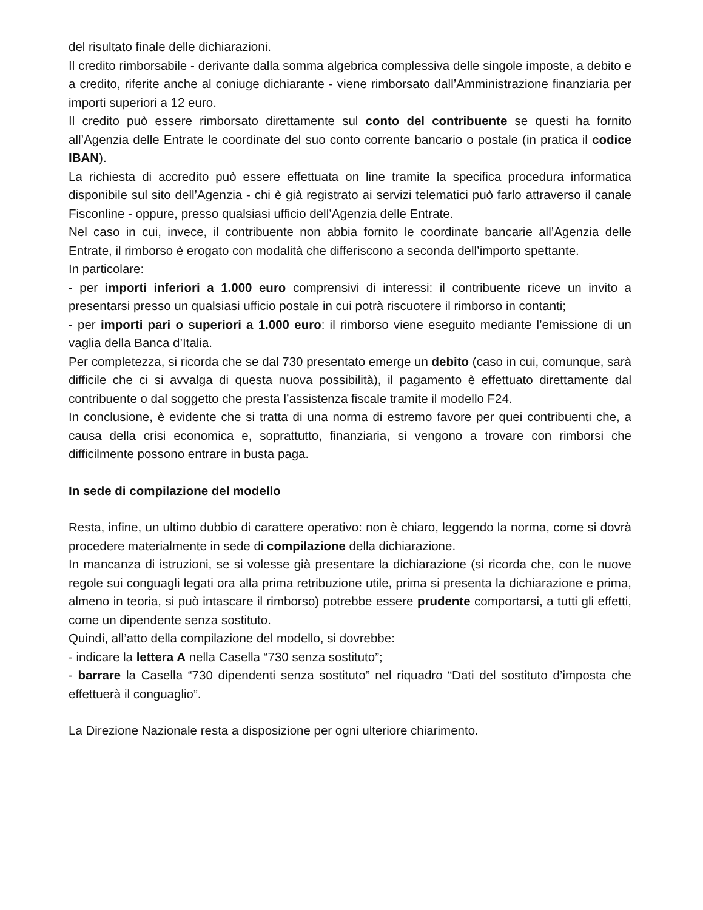del risultato finale delle dichiarazioni.
Il credito rimborsabile - derivante dalla somma algebrica complessiva delle singole imposte, a debito e a credito, riferite anche al coniuge dichiarante - viene rimborsato dall’Amministrazione finanziaria per importi superiori a 12 euro.
Il credito può essere rimborsato direttamente sul conto del contribuente se questi ha fornito all’Agenzia delle Entrate le coordinate del suo conto corrente bancario o postale (in pratica il codice IBAN).
La richiesta di accredito può essere effettuata on line tramite la specifica procedura informatica disponibile sul sito dell’Agenzia - chi è già registrato ai servizi telematici può farlo attraverso il canale Fisconline - oppure, presso qualsiasi ufficio dell’Agenzia delle Entrate.
Nel caso in cui, invece, il contribuente non abbia fornito le coordinate bancarie all’Agenzia delle Entrate, il rimborso è erogato con modalità che differiscono a seconda dell’importo spettante.
In particolare:
- per importi inferiori a 1.000 euro comprensivi di interessi: il contribuente riceve un invito a presentarsi presso un qualsiasi ufficio postale in cui potrà riscuotere il rimborso in contanti;
- per importi pari o superiori a 1.000 euro: il rimborso viene eseguito mediante l’emissione di un vaglia della Banca d’Italia.
Per completezza, si ricorda che se dal 730 presentato emerge un debito (caso in cui, comunque, sarà difficile che ci si avvalga di questa nuova possibilità), il pagamento è effettuato direttamente dal contribuente o dal soggetto che presta l’assistenza fiscale tramite il modello F24.
In conclusione, è evidente che si tratta di una norma di estremo favore per quei contribuenti che, a causa della crisi economica e, soprattutto, finanziaria, si vengono a trovare con rimborsi che difficilmente possono entrare in busta paga.
In sede di compilazione del modello
Resta, infine, un ultimo dubbio di carattere operativo: non è chiaro, leggendo la norma, come si dovrà procedere materialmente in sede di compilazione della dichiarazione.
In mancanza di istruzioni, se si volesse già presentare la dichiarazione (si ricorda che, con le nuove regole sui conguagli legati ora alla prima retribuzione utile, prima si presenta la dichiarazione e prima, almeno in teoria, si può intascare il rimborso) potrebbe essere prudente comportarsi, a tutti gli effetti, come un dipendente senza sostituto.
Quindi, all’atto della compilazione del modello, si dovrebbe:
- indicare la lettera A nella Casella “730 senza sostituto”;
- barrare la Casella “730 dipendenti senza sostituto” nel riquadro “Dati del sostituto d’imposta che effettuerà il conguaglio”.
La Direzione Nazionale resta a disposizione per ogni ulteriore chiarimento.